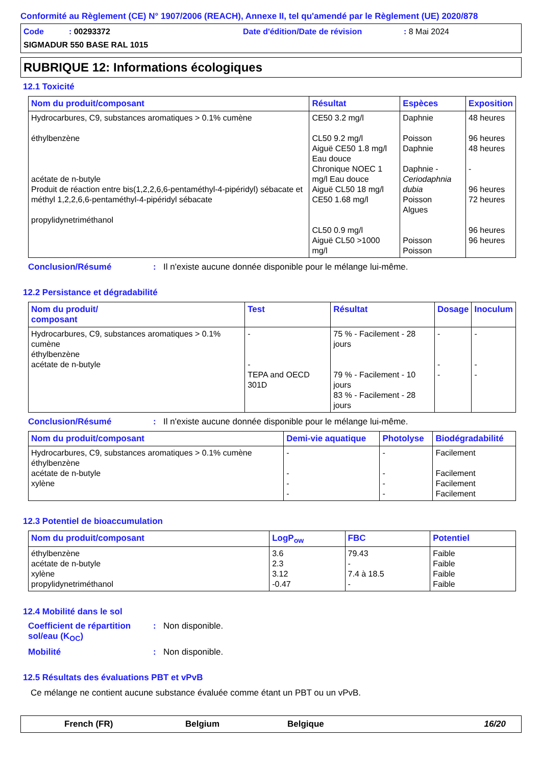Conformité au Règlement (CE) N° 1907/2006 (REACH), Annexe II, tel qu'amendé par le Règlement (UE) 2020/878
Code : 00293372 Date d'édition/Date de révision: 8 Mai 2024
SIGMADUR 550 BASE RAL 1015
RUBRIQUE 12: Informations écologiques
12.1 Toxicité
| Nom du produit/composant | Résultat | Espèces | Exposition |
| --- | --- | --- | --- |
| Hydrocarbures, C9, substances aromatiques > 0.1% cumène éthylbenzène acétate de n-butyle Produit de réaction entre bis(1,2,2,6,6-pentaméthyl-4-pipéridyl) sébacate et méthyl 1,2,2,6,6-pentaméthyl-4-pipéridyl sébacate propylidynetriméthanol | CE50 3.2 mg/l CL50 9.2 mg/l Aiguë CE50 1.8 mg/l Eau douce Chronique NOEC 1 mg/l Eau douce Aiguë CL50 18 mg/l CE50 1.68 mg/l CL50 0.9 mg/l Aiguë CL50 >1000 mg/l | Daphnie Poisson Daphnie Daphnie - Ceriodaphnia dubia Poisson Algues Poisson Poisson | 48 heures 96 heures 48 heures - 96 heures 72 heures 96 heures 96 heures |
Conclusion/Résumé: Il n'existe aucune donnée disponible pour le mélange lui-même.
12.2 Persistance et dégradabilité
| Nom du produit/ composant | Test | Résultat | Dosage | Inoculum |
| --- | --- | --- | --- | --- |
| Hydrocarbures, C9, substances aromatiques > 0.1% cumène éthylbenzène acétate de n-butyle | - - TEPA and OECD 301D | 75 % - Facilement - 28 jours 79 % - Facilement - 10 jours 83 % - Facilement - 28 jours | - - - | - - - |
Conclusion/Résumé: Il n'existe aucune donnée disponible pour le mélange lui-même.
| Nom du produit/composant | Demi-vie aquatique | Photolyse | Biodégradabilité |
| --- | --- | --- | --- |
| Hydrocarbures, C9, substances aromatiques > 0.1% cumène éthylbenzène acétate de n-butyle xylène | - - - - | - - - - | Facilement Facilement Facilement Facilement |
12.3 Potentiel de bioaccumulation
| Nom du produit/composant | LogP<sub>ow</sub> | FBC | Potentiel |
| --- | --- | --- | --- |
| éthylbenzène acétate de n-butyle xylène propylidynetriméthanol | 3.6 2.3 3.12 -0.47 | 79.43 - 7.4 à 18.5 - | Faible Faible Faible Faible |
12.4 Mobilité dans le sol
Coefficient de répartition sol/eau (K<sub>OC</sub>): Non disponible.
Mobilité: Non disponible.
12.5 Résultats des évaluations PBT et vPvB
Ce mélange ne contient aucune substance évaluée comme étant un PBT ou un vPvB.
French (FR) Belgium Belgique 16/20